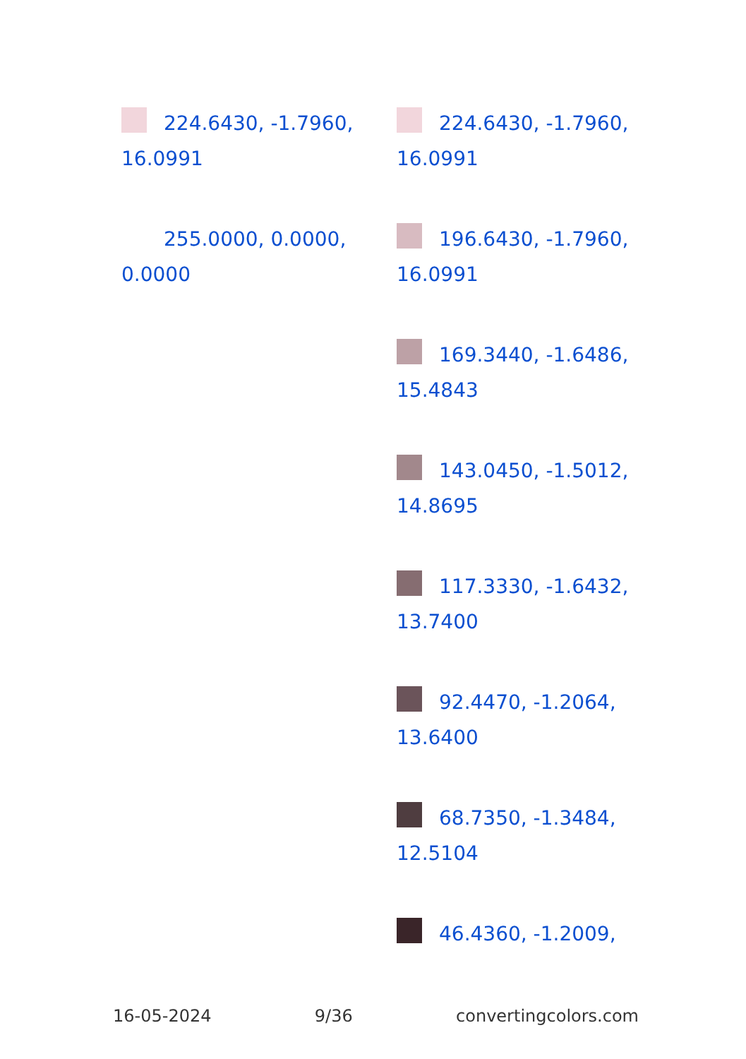224.6430, -1.7960, 16.0991
255.0000, 0.0000, 0.0000
224.6430, -1.7960, 16.0991
196.6430, -1.7960, 16.0991
169.3440, -1.6486, 15.4843
143.0450, -1.5012, 14.8695
117.3330, -1.6432, 13.7400
92.4470, -1.2064, 13.6400
68.7350, -1.3484, 12.5104
46.4360, -1.2009,
16-05-2024 9/36 convertingcolors.com